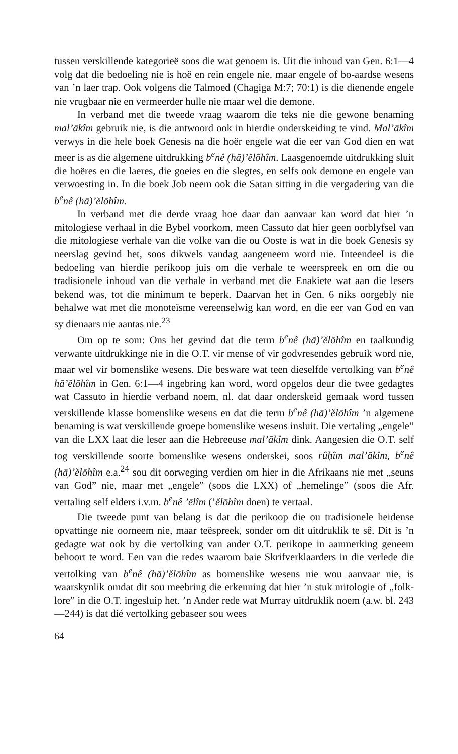tussen verskillende kategorieë soos die wat genoem is. Uit die inhoud van Gen. 6:1—4 volg dat die bedoeling nie is hoë en rein engele nie, maar engele of bo-aardse wesens van ’n laer trap. Ook volgens die Talmoed (Chagiga M:7; 70:1) is die dienende engele nie vrugbaar nie en vermeerder hulle nie maar wel die demone.
In verband met die tweede vraag waarom die teks nie die gewone benaming mal’ākîm gebruik nie, is die antwoord ook in hierdie onderskeiding te vind. Mal’ākîm verwys in die hele boek Genesis na die hoër engele wat die eer van God dien en wat meer is as die algemene uitdrukking b<sup>e</sup>nê (hā)’ĕlōhîm. Laasgenoemde uitdrukking sluit die hoëres en die laeres, die goeies en die slegtes, en selfs ook demone en engele van verwoesting in. In die boek Job neem ook die Satan sitting in die vergadering van die b<sup>e</sup>nê (hā)’ĕlōhîm.
In verband met die derde vraag hoe daar dan aanvaar kan word dat hier ’n mitologiese verhaal in die Bybel voorkom, meen Cassuto dat hier geen oorblyfsel van die mitologiese verhale van die volke van die ou Ooste is wat in die boek Genesis sy neerslag gevind het, soos dikwels vandag aangeneem word nie. Inteendeel is die bedoeling van hierdie perikoop juis om die verhale te weerspreek en om die ou tradisionele inhoud van die verhale in verband met die Enakiete wat aan die lesers bekend was, tot die minimum te beperk. Daarvan het in Gen. 6 niks oorgebly nie behalwe wat met die monoteïsme vereenselwig kan word, en die eer van God en van sy dienaars nie aantas nie.<sup>23</sup>
Om op te som: Ons het gevind dat die term b<sup>e</sup>nê (hā)’ĕlōhîm en taalkundig verwante uitdrukkinge nie in die O.T. vir mense of vir godvresendes gebruik word nie, maar wel vir bomenslike wesens. Die besware wat teen dieselfde vertolking van b<sup>e</sup>nê hā’ĕlōhîm in Gen. 6:1—4 ingebring kan word, word opgelos deur die twee gedagtes wat Cassuto in hierdie verband noem, nl. dat daar onderskeid gemaak word tussen verskillende klasse bomenslike wesens en dat die term b<sup>e</sup>nê (hā)’ĕlōhîm ’n algemene benaming is wat verskillende groepe bomenslike wesens insluit. Die vertaling „engele” van die LXX laat die leser aan die Hebreeuse mal’ākîm dink. Aangesien die O.T. self tog verskillende soorte bomenslike wesens onderskei, soos rûḥîm mal’ākîm, b<sup>e</sup>nê (hā)’ĕlōhîm e.a.<sup>24</sup> sou dit oorweging verdien om hier in die Afrikaans nie met „seuns van God” nie, maar met „engele” (soos die LXX) of „hemelinge” (soos die Afr. vertaling self elders i.v.m. b<sup>e</sup>nê ’ēlîm (’ĕlōhîm doen) te vertaal.
Die tweede punt van belang is dat die perikoop die ou tradisionele heidense opvattinge nie oorneem nie, maar teëspreek, sonder om dit uitdruklik te sê. Dit is ’n gedagte wat ook by die vertolking van ander O.T. perikope in aanmerking geneem behoort te word. Een van die redes waarom baie Skrifverklaarders in die verlede die vertolking van b<sup>e</sup>nê (hā)’ĕlōhîm as bomenslike wesens nie wou aanvaar nie, is waarskynlik omdat dit sou meebring die erkenning dat hier ’n stuk mitologie of „folk-lore” in die O.T. ingesluip het. ’n Ander rede wat Murray uitdruklik noem (a.w. bl. 243—244) is dat dié vertolking gebaseer sou wees
64